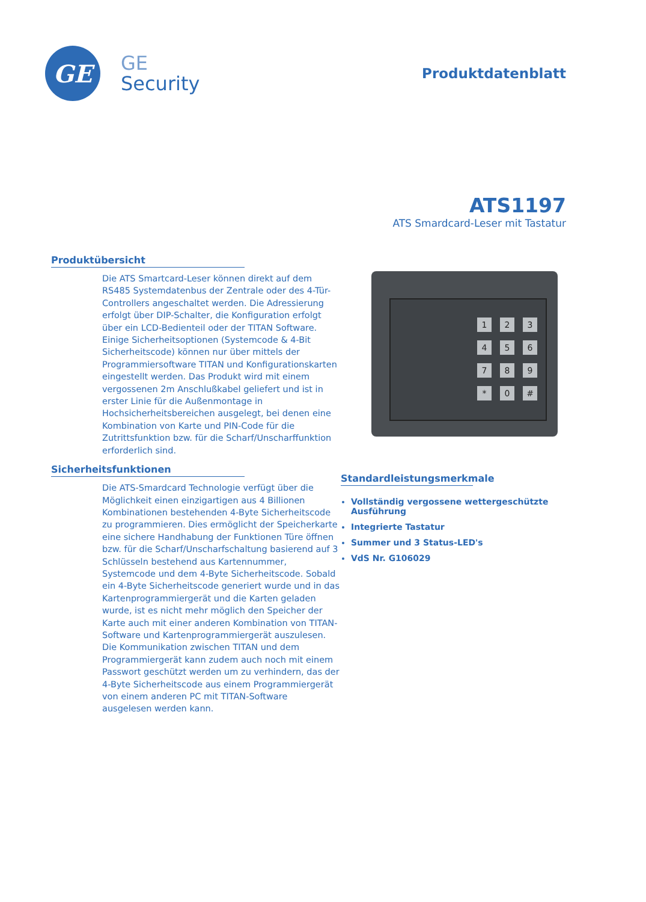GE
GE
Security
Produktdatenblatt
ATS1197
ATS Smardcard-Leser mit Tastatur
Produktübersicht
Die ATS Smartcard-Leser können direkt auf dem RS485 Systemdatenbus der Zentrale oder des 4-Tür-Controllers angeschaltet werden. Die Adressierung erfolgt über DIP-Schalter, die Konfiguration erfolgt über ein LCD-Bedienteil oder der TITAN Software. Einige Sicherheitsoptionen (Systemcode & 4-Bit Sicherheitscode) können nur über mittels der Programmiersoftware TITAN und Konfigurationskarten eingestellt werden. Das Produkt wird mit einem vergossenen 2m Anschlußkabel geliefert und ist in erster Linie für die Außenmontage in Hochsicherheitsbereichen ausgelegt, bei denen eine Kombination von Karte und PIN-Code für die Zutrittsfunktion bzw. für die Scharf/Unscharffunktion erforderlich sind.
Sicherheitsfunktionen
Die ATS-Smardcard Technologie verfügt über die Möglichkeit einen einzigartigen aus 4 Billionen Kombinationen bestehenden 4-Byte Sicherheitscode zu programmieren. Dies ermöglicht der Speicherkarte eine sichere Handhabung der Funktionen Türe öffnen bzw. für die Scharf/Unscharfschaltung basierend auf 3 Schlüsseln bestehend aus Kartennummer, Systemcode und dem 4-Byte Sicherheitscode. Sobald ein 4-Byte Sicherheitscode generiert wurde und in das Kartenprogrammiergerät und die Karten geladen wurde, ist es nicht mehr möglich den Speicher der Karte auch mit einer anderen Kombination von TITAN-Software und Kartenprogrammiergerät auszulesen. Die Kommunikation zwischen TITAN und dem Programmiergerät kann zudem auch noch mit einem Passwort geschützt werden um zu verhindern, das der 4-Byte Sicherheitscode aus einem Programmiergerät von einem anderen PC mit TITAN-Software ausgelesen werden kann.
123456789 * 0 #
Standardleistungsmerkmale
Vollständig vergossene wettergeschützte Ausführung
Integrierte Tastatur
Summer und 3 Status-LED's
VdS Nr. G106029